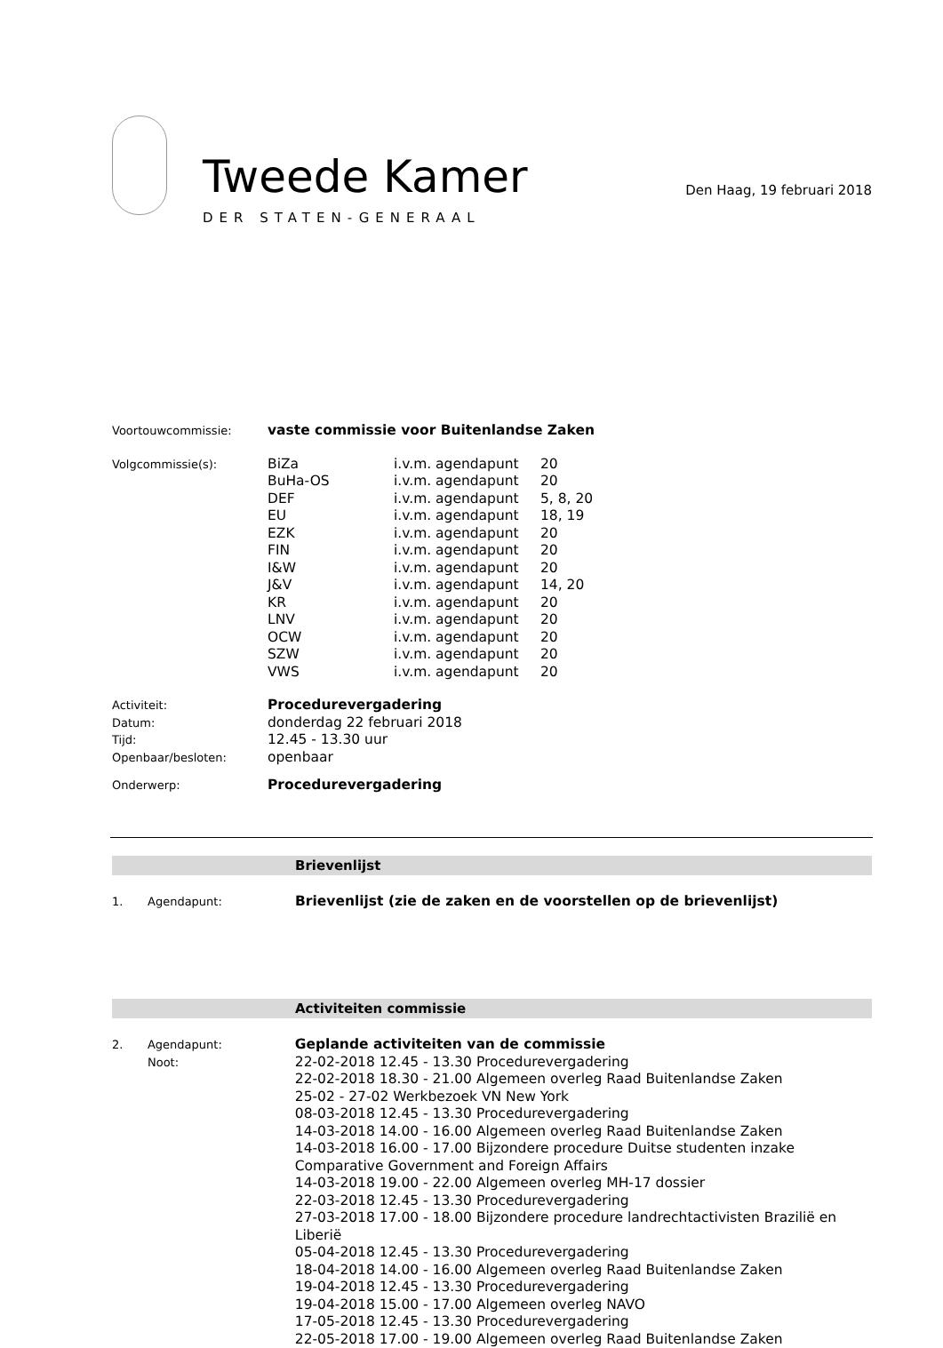Tweede Kamer
DER STATEN-GENERAAL
Den Haag, 19 februari 2018
| Voortouwcommissie: | vaste commissie voor Buitenlandse Zaken | | |
| Volgcommissie(s): | BiZa | i.v.m. agendapunt | 20 |
| | BuHa-OS | i.v.m. agendapunt | 20 |
| | DEF | i.v.m. agendapunt | 5, 8, 20 |
| | EU | i.v.m. agendapunt | 18, 19 |
| | EZK | i.v.m. agendapunt | 20 |
| | FIN | i.v.m. agendapunt | 20 |
| | I&W | i.v.m. agendapunt | 20 |
| | J&V | i.v.m. agendapunt | 14, 20 |
| | KR | i.v.m. agendapunt | 20 |
| | LNV | i.v.m. agendapunt | 20 |
| | OCW | i.v.m. agendapunt | 20 |
| | SZW | i.v.m. agendapunt | 20 |
| | VWS | i.v.m. agendapunt | 20 |
| Activiteit: | Procedurevergadering | | |
| Datum: | donderdag 22 februari 2018 | | |
| Tijd: | 12.45 - 13.30 uur | | |
| Openbaar/besloten: | openbaar | | |
| Onderwerp: | Procedurevergadering | | |
Brievenlijst
1. Agendapunt:
Brievenlijst (zie de zaken en de voorstellen op de brievenlijst)
Activiteiten commissie
2. Agendapunt:
Noot:
Geplande activiteiten van de commissie
22-02-2018 12.45 - 13.30 Procedurevergadering
22-02-2018 18.30 - 21.00 Algemeen overleg Raad Buitenlandse Zaken
25-02 - 27-02 Werkbezoek VN New York
08-03-2018 12.45 - 13.30 Procedurevergadering
14-03-2018 14.00 - 16.00 Algemeen overleg Raad Buitenlandse Zaken
14-03-2018 16.00 - 17.00 Bijzondere procedure Duitse studenten inzake Comparative Government and Foreign Affairs
14-03-2018 19.00 - 22.00 Algemeen overleg MH-17 dossier
22-03-2018 12.45 - 13.30 Procedurevergadering
27-03-2018 17.00 - 18.00 Bijzondere procedure landrechtactivisten Brazilië en Liberië
05-04-2018 12.45 - 13.30 Procedurevergadering
18-04-2018 14.00 - 16.00 Algemeen overleg Raad Buitenlandse Zaken
19-04-2018 12.45 - 13.30 Procedurevergadering
19-04-2018 15.00 - 17.00 Algemeen overleg NAVO
17-05-2018 12.45 - 13.30 Procedurevergadering
22-05-2018 17.00 - 19.00 Algemeen overleg Raad Buitenlandse Zaken